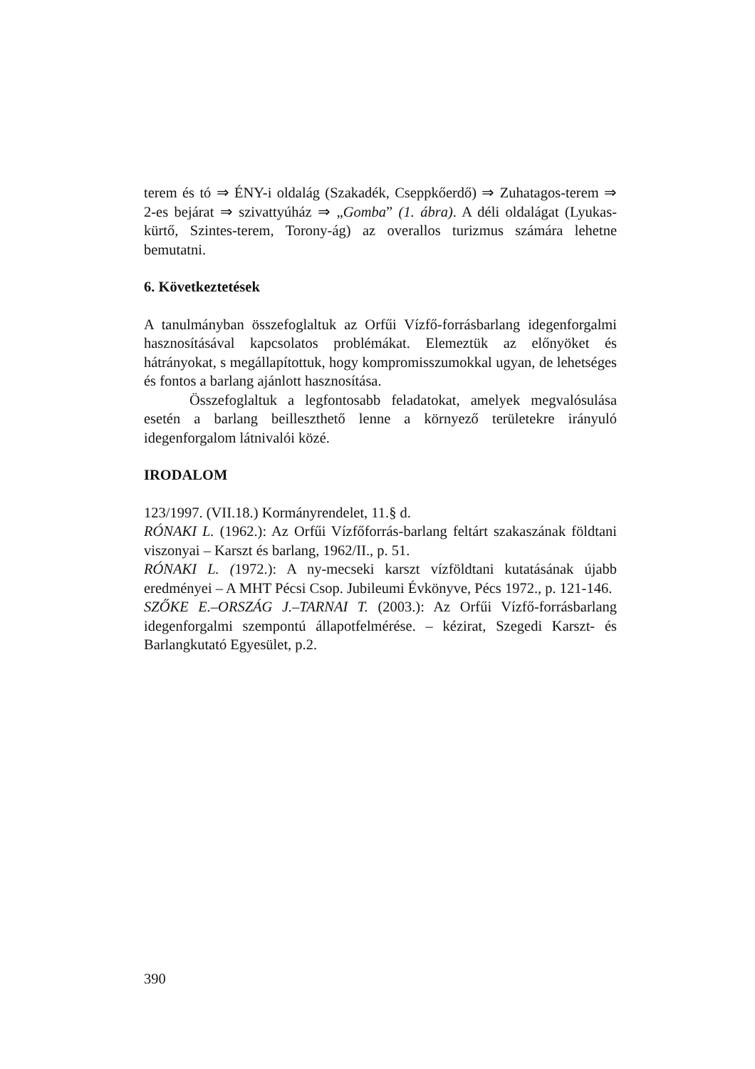terem és tó ⇒ ÉNY-i oldalág (Szakadék, Cseppkőerdő) ⇒ Zuhatagos-terem ⇒ 2-es bejárat ⇒ szivattyúház ⇒ „Gomba” (1. ábra). A déli oldalágat (Lyukas-kürtő, Szintes-terem, Torony-ág) az overallos turizmus számára lehetne bemutatni.
6. Következtetések
A tanulmányban összefoglaltuk az Orfűi Vízfő-forrásbarlang idegenforgalmi hasznosításával kapcsolatos problémákat. Elemeztük az előnyöket és hátrányokat, s megállapítottuk, hogy kompromisszumokkal ugyan, de lehetséges és fontos a barlang ajánlott hasznosítása.
Összefoglaltuk a legfontosabb feladatokat, amelyek megvalósulása esetén a barlang beilleszthető lenne a környező területekre irányuló idegenforgalom látnivalói közé.
IRODALOM
123/1997. (VII.18.) Kormányrendelet, 11.§ d.
RÓNAKI L. (1962.): Az Orfűi Vízfőforrás-barlang feltárt szakaszának földtani viszonyai – Karszt és barlang, 1962/II., p. 51.
RÓNAKI L. (1972.): A ny-mecseki karszt vízföldtani kutatásának újabb eredményei – A MHT Pécsi Csop. Jubileumi Évkönyve, Pécs 1972., p. 121-146.
SZŐKE E.–ORSZÁG J.–TARNAI T. (2003.): Az Orfűi Vízfő-forrásbarlang idegenforgalmi szempontú állapotfelmérése. – kézirat, Szegedi Karszt- és Barlangkutató Egyesület, p.2.
390